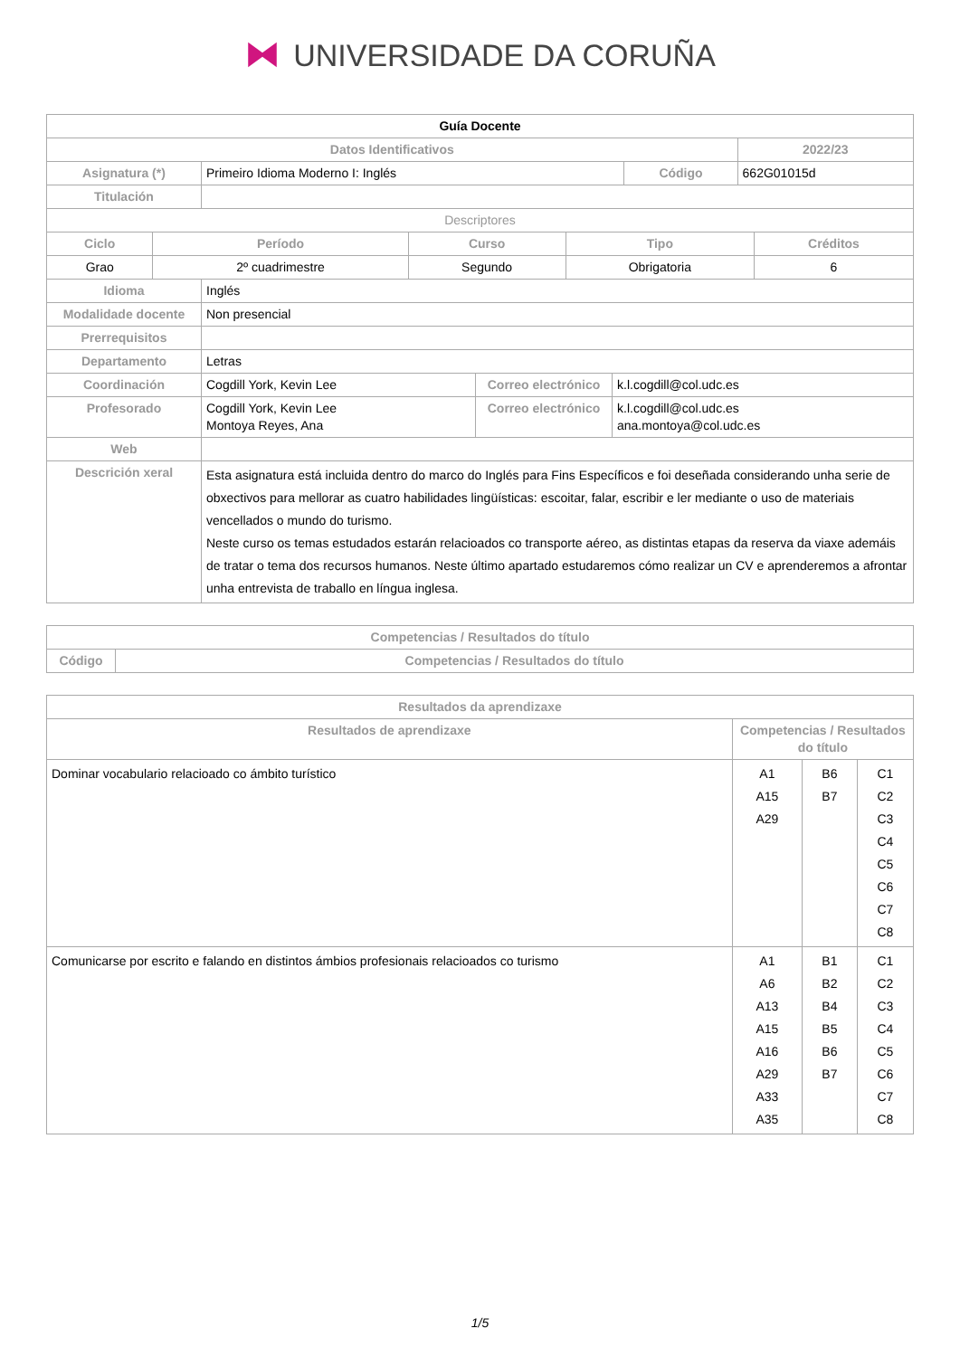⧓ UNIVERSIDADE DA CORUÑA
| Guía Docente | | | |
| --- | --- | --- | --- |
| Datos Identificativos | | | 2022/23 |
| Asignatura (*) | Primeiro Idioma Moderno I: Inglés | Código | 662G01015d |
| Titulación | | | |
| Descriptores | | | | |
| Ciclo | Período | Curso | Tipo | Créditos |
| Grao | 2º cuadrimestre | Segundo | Obrigatoria | 6 |
| Idioma | Inglés | | |
| Modalidade docente | Non presencial | | |
| Prerrequisitos | | | |
| Departamento | Letras | | |
| Coordinación | Cogdill York, Kevin Lee | Correo electrónico | k.l.cogdill@col.udc.es |
| Profesorado | Cogdill York, Kevin Lee Montoya Reyes, Ana | Correo electrónico | k.l.cogdill@col.udc.es ana.montoya@col.udc.es |
| Web | | | |
| Descrición xeral | Esta asignatura está incluida dentro do marco do Inglés para Fins Específicos e foi deseñada considerando unha serie de obxectivos para mellorar as cuatro habilidades lingüísticas: escoitar, falar, escribir e ler mediante o uso de materiais vencellados o mundo do turismo. Neste curso os temas estudados estarán relacioados co transporte aéreo, as distintas etapas da reserva da viaxe ademáis de tratar o tema dos recursos humanos. Neste último apartado estudaremos cómo realizar un CV e aprenderemos a afrontar unha entrevista de traballo en língua inglesa. | | |
| Competencias / Resultados do título | |
| --- | --- |
| Código | Competencias / Resultados do título |
| Resultados da aprendizaxe | | | |
| --- | --- | --- | --- |
| Resultados de aprendizaxe | Competencias / Resultados do título | | |
| Dominar vocabulario relacioado co ámbito turístico | A1 A15 A29 | B6 B7 | C1 C2 C3 C4 C5 C6 C7 C8 |
| Comunicarse por escrito e falando en distintos ámbios profesionais relacioados co turismo | A1 A6 A13 A15 A16 A29 A33 A35 | B1 B2 B4 B5 B6 B7 | C1 C2 C3 C4 C5 C6 C7 C8 |
1/5